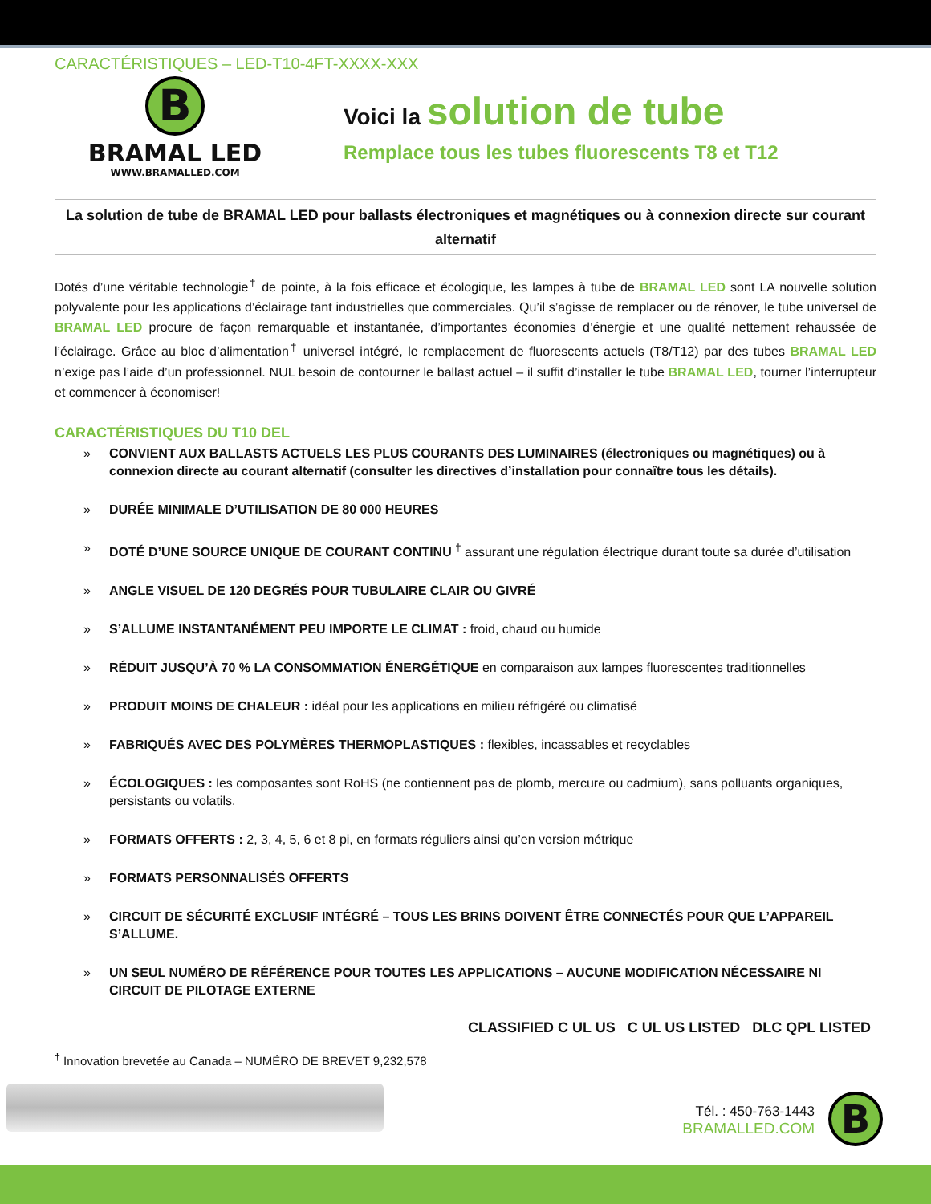CARACTÉRISTIQUES – LED-T10-4FT-XXXX-XXX
B
BRAMAL LED
WWW.BRAMALLED.COM
Voici la solution de tube
Remplace tous les tubes fluorescents T8 et T12
La solution de tube de BRAMAL LED pour ballasts électroniques et magnétiques ou à connexion directe sur courant alternatif
Dotés d’une véritable technologie<sup>†</sup> de pointe, à la fois efficace et écologique, les lampes à tube de BRAMAL LED sont LA nouvelle solution polyvalente pour les applications d’éclairage tant industrielles que commerciales. Qu’il s’agisse de remplacer ou de rénover, le tube universel de BRAMAL LED procure de façon remarquable et instantanée, d’importantes économies d’énergie et une qualité nettement rehaussée de l’éclairage. Grâce au bloc d’alimentation<sup>†</sup> universel intégré, le remplacement de fluorescents actuels (T8/T12) par des tubes BRAMAL LED n’exige pas l’aide d’un professionnel. NUL besoin de contourner le ballast actuel – il suffit d’installer le tube BRAMAL LED, tourner l’interrupteur et commencer à économiser!
CARACTÉRISTIQUES DU T10 DEL
» CONVIENT AUX BALLASTS ACTUELS LES PLUS COURANTS DES LUMINAIRES (électroniques ou magnétiques) ou à connexion directe au courant alternatif (consulter les directives d’installation pour connaître tous les détails).
» DURÉE MINIMALE D’UTILISATION DE 80 000 HEURES
» DOTÉ D’UNE SOURCE UNIQUE DE COURANT CONTINU <sup>†</sup> assurant une régulation électrique durant toute sa durée d’utilisation
» ANGLE VISUEL DE 120 DEGRÉS POUR TUBULAIRE CLAIR OU GIVRÉ
» S’ALLUME INSTANTANÉMENT PEU IMPORTE LE CLIMAT : froid, chaud ou humide
» RÉDUIT JUSQU’À 70 % LA CONSOMMATION ÉNERGÉTIQUE en comparaison aux lampes fluorescentes traditionnelles
» PRODUIT MOINS DE CHALEUR : idéal pour les applications en milieu réfrigéré ou climatisé
» FABRIQUÉS AVEC DES POLYMÈRES THERMOPLASTIQUES : flexibles, incassables et recyclables
» ÉCOLOGIQUES : les composantes sont RoHS (ne contiennent pas de plomb, mercure ou cadmium), sans polluants organiques, persistants ou volatils.
» FORMATS OFFERTS : 2, 3, 4, 5, 6 et 8 pi, en formats réguliers ainsi qu’en version métrique
» FORMATS PERSONNALISÉS OFFERTS
» CIRCUIT DE SÉCURITÉ EXCLUSIF INTÉGRÉ – TOUS LES BRINS DOIVENT ÊTRE CONNECTÉS POUR QUE L’APPAREIL S’ALLUME.
» UN SEUL NUMÉRO DE RÉFÉRENCE POUR TOUTES LES APPLICATIONS – AUCUNE MODIFICATION NÉCESSAIRE NI CIRCUIT DE PILOTAGE EXTERNE
CLASSIFIED C UL US C UL US LISTED DLC QPL LISTED
<sup>†</sup> Innovation brevetée au Canada – NUMÉRO DE BREVET 9,232,578
Tél. : 450-763-1443
BRAMALLED.COM
B